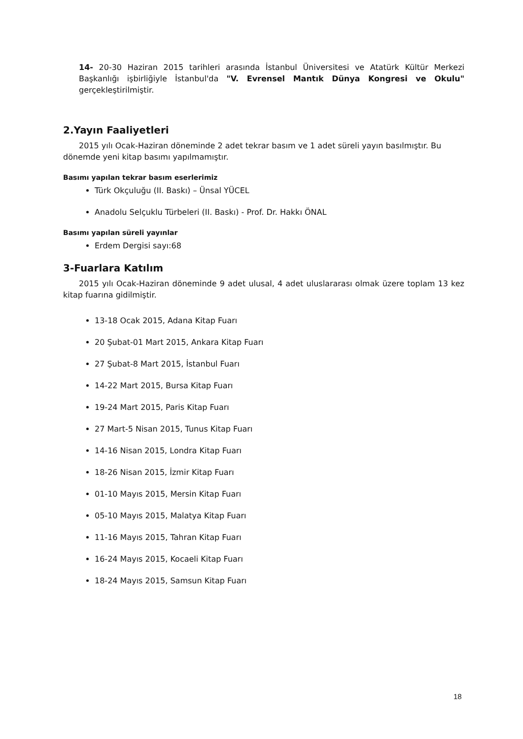14- 20-30 Haziran 2015 tarihleri arasında İstanbul Üniversitesi ve Atatürk Kültür Merkezi Başkanlığı işbirliğiyle İstanbul'da "V. Evrensel Mantık Dünya Kongresi ve Okulu" gerçekleştirilmiştir.
2.Yayın Faaliyetleri
2015 yılı Ocak-Haziran döneminde 2 adet tekrar basım ve 1 adet süreli yayın basılmıştır. Bu dönemde yeni kitap basımı yapılmamıştır.
Basımı yapılan tekrar basım eserlerimiz
Türk Okçuluğu (II. Baskı) – Ünsal YÜCEL
Anadolu Selçuklu Türbeleri (II. Baskı) - Prof. Dr. Hakkı ÖNAL
Basımı yapılan süreli yayınlar
Erdem Dergisi sayı:68
3-Fuarlara Katılım
2015 yılı Ocak-Haziran döneminde 9 adet ulusal, 4 adet uluslararası olmak üzere toplam 13 kez kitap fuarına gidilmiştir.
13-18 Ocak 2015, Adana Kitap Fuarı
20 Şubat-01 Mart 2015, Ankara Kitap Fuarı
27 Şubat-8 Mart 2015, İstanbul Fuarı
14-22 Mart 2015, Bursa Kitap Fuarı
19-24 Mart 2015, Paris Kitap Fuarı
27 Mart-5 Nisan 2015, Tunus Kitap Fuarı
14-16 Nisan 2015, Londra Kitap Fuarı
18-26 Nisan 2015, İzmir Kitap Fuarı
01-10 Mayıs 2015, Mersin Kitap Fuarı
05-10 Mayıs 2015, Malatya Kitap Fuarı
11-16 Mayıs 2015, Tahran Kitap Fuarı
16-24 Mayıs 2015, Kocaeli Kitap Fuarı
18-24 Mayıs 2015, Samsun Kitap Fuarı
18